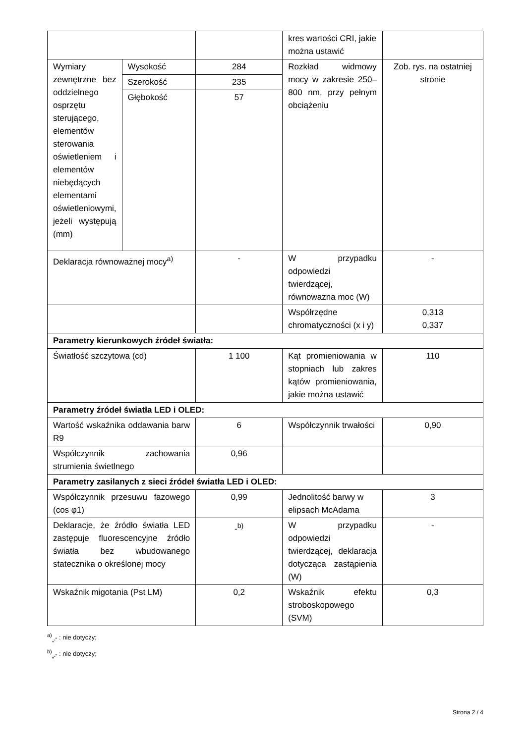| | | | kres wartości CRI, jakie można ustawić | |
| Wymiary zewnętrzne bez oddzielnego osprzętu sterującego, elementów sterowania oświetleniem i elementów niebędących elementami oświetleniowymi, jeżeli występują (mm) | Wysokość | 284 | Rozkład widmowy mocy w zakresie 250–800 nm, przy pełnym obciążeniu | Zob. rys. na ostatniej stronie |
| | Szerokość | 235 | | |
| | Głębokość | 57 | | |
| Deklaracja równoważnej mocy<sup>a)</sup> | | - | W przypadku odpowiedzi twierdzącej, równoważna moc (W) | - |
| | | | Współrzędne chromatyczności (x i y) | 0,313 0,337 |
| Parametry kierunkowych źródeł światła: | | | | |
| Światłość szczytowa (cd) | | 1 100 | Kąt promieniowania w stopniach lub zakres kątów promieniowania, jakie można ustawić | 110 |
| Parametry źródeł światła LED i OLED: | | | | |
| Wartość wskaźnika oddawania barw R9 | | 6 | Współczynnik trwałości | 0,90 |
| Współczynnik zachowania strumienia świetlnego | | 0,96 | | |
| Parametry zasilanych z sieci źródeł światła LED i OLED: | | | | |
| Współczynnik przesuwu fazowego (cos φ1) | | 0,99 | Jednolitość barwy w elipsach McAdama | 3 |
| Deklaracje, że źródło światła LED zastępuje fluorescencyjne źródło światła bez wbudowanego statecznika o określonej mocy | | -<sup>b)</sup> | W przypadku odpowiedzi twierdzącej, deklaracja dotycząca zastąpienia (W) | - |
| Wskaźnik migotania (Pst LM) | | 0,2 | Wskaźnik efektu stroboskopowego (SVM) | 0,3 |
<sup>a)</sup><sub>„-”</sub> : nie dotyczy;
<sup>b)</sup><sub>„-”</sub> : nie dotyczy;
Strona 2 / 4